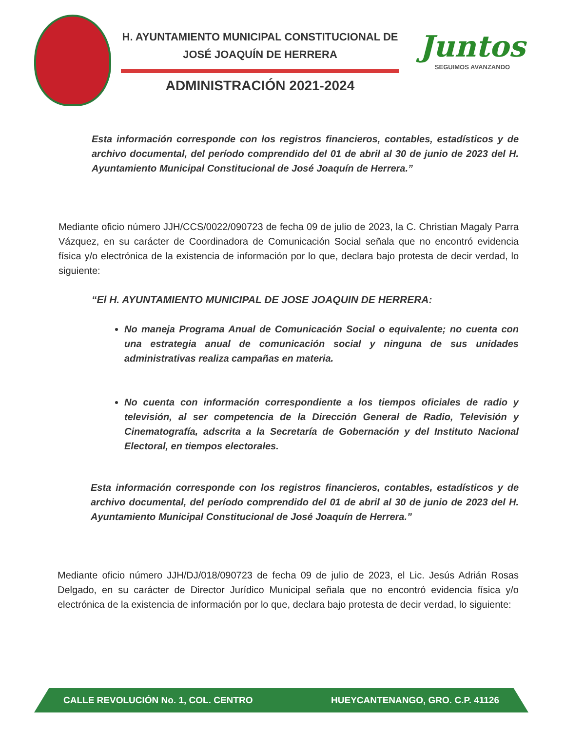H. AYUNTAMIENTO MUNICIPAL CONSTITUCIONAL DE
JOSÉ JOAQUÍN DE HERRERA
ADMINISTRACIÓN 2021-2024
Juntos
SEGUIMOS AVANZANDO
Esta información corresponde con los registros financieros, contables, estadísticos y de archivo documental, del período comprendido del 01 de abril al 30 de junio de 2023 del H. Ayuntamiento Municipal Constitucional de José Joaquín de Herrera.”
Mediante oficio número JJH/CCS/0022/090723 de fecha 09 de julio de 2023, la C. Christian Magaly Parra Vázquez, en su carácter de Coordinadora de Comunicación Social señala que no encontró evidencia física y/o electrónica de la existencia de información por lo que, declara bajo protesta de decir verdad, lo siguiente:
“El H. AYUNTAMIENTO MUNICIPAL DE JOSE JOAQUIN DE HERRERA:
No maneja Programa Anual de Comunicación Social o equivalente; no cuenta con una estrategia anual de comunicación social y ninguna de sus unidades administrativas realiza campañas en materia.
No cuenta con información correspondiente a los tiempos oficiales de radio y televisión, al ser competencia de la Dirección General de Radio, Televisión y Cinematografía, adscrita a la Secretaría de Gobernación y del Instituto Nacional Electoral, en tiempos electorales.
Esta información corresponde con los registros financieros, contables, estadísticos y de archivo documental, del período comprendido del 01 de abril al 30 de junio de 2023 del H. Ayuntamiento Municipal Constitucional de José Joaquín de Herrera.”
Mediante oficio número JJH/DJ/018/090723 de fecha 09 de julio de 2023, el Lic. Jesús Adrián Rosas Delgado, en su carácter de Director Jurídico Municipal señala que no encontró evidencia física y/o electrónica de la existencia de información por lo que, declara bajo protesta de decir verdad, lo siguiente:
CALLE REVOLUCIÓN No. 1, COL. CENTRO HUEYCANTENANGO, GRO. C.P. 41126